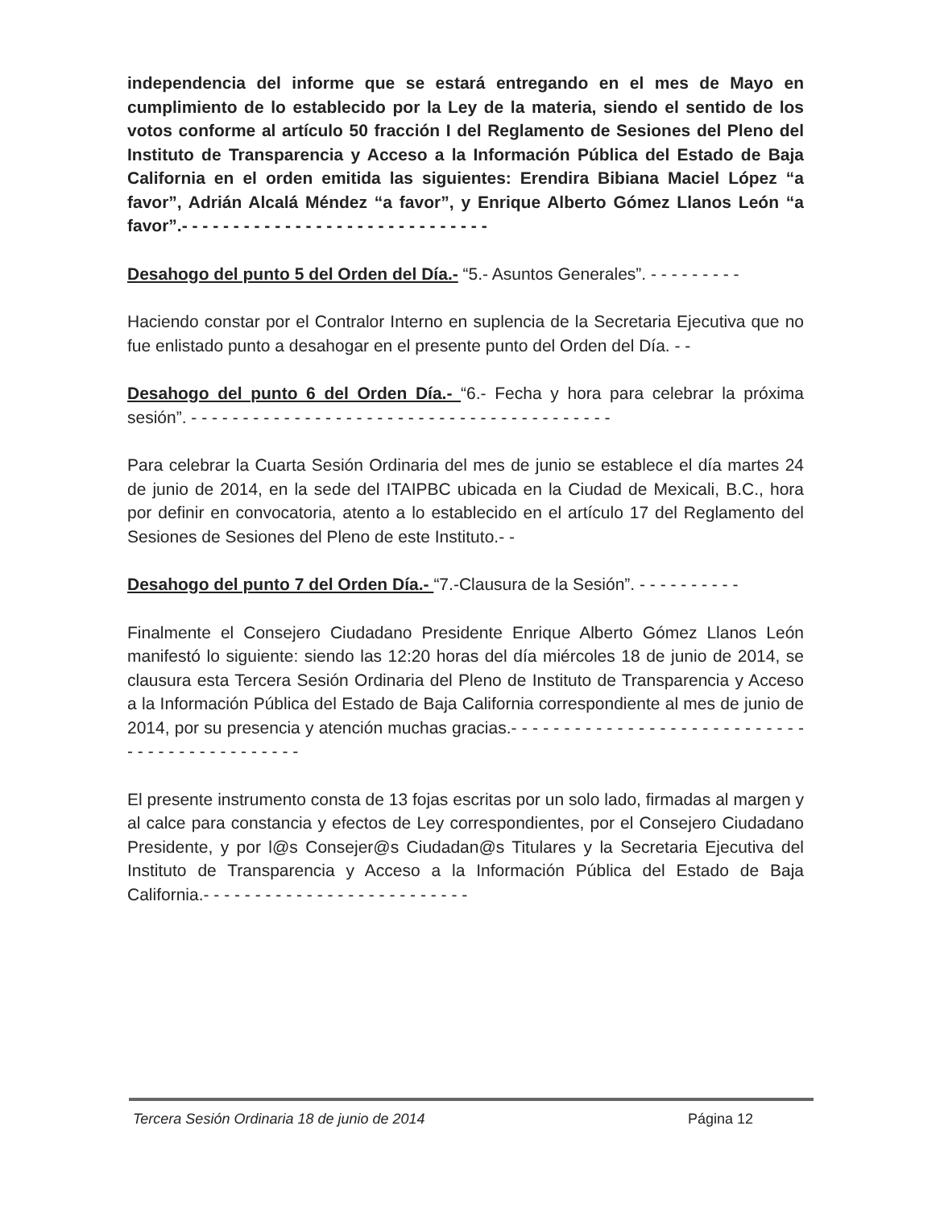independencia del informe que se estará entregando en el mes de Mayo en cumplimiento de lo establecido por la Ley de la materia, siendo el sentido de los votos conforme al artículo 50 fracción I del Reglamento de Sesiones del Pleno del Instituto de Transparencia y Acceso a la Información Pública del Estado de Baja California en el orden emitida las siguientes: Erendira Bibiana Maciel López “a favor”, Adrián Alcalá Méndez “a favor”, y Enrique Alberto Gómez Llanos León “a favor”.- - - - - - - - - - - - - - - - - - - - - - - - - - - - - -
Desahogo del punto 5 del Orden del Día.- “5.- Asuntos Generales”. - - - - - - - - -
Haciendo constar por el Contralor Interno en suplencia de la Secretaria Ejecutiva que no fue enlistado punto a desahogar en el presente punto del Orden del Día. - -
Desahogo del punto 6 del Orden Día.- “6.- Fecha y hora para celebrar la próxima sesión”. - - - - - - - - - - - - - - - - - - - - - - - - - - - - - - - - - - - - - - - - -
Para celebrar la Cuarta Sesión Ordinaria del mes de junio se establece el día martes 24 de junio de 2014, en la sede del ITAIPBC ubicada en la Ciudad de Mexicali, B.C., hora por definir en convocatoria, atento a lo establecido en el artículo 17 del Reglamento del Sesiones de Sesiones del Pleno de este Instituto.- -
Desahogo del punto 7 del Orden Día.- “7.-Clausura de la Sesión”. - - - - - - - - - -
Finalmente el Consejero Ciudadano Presidente Enrique Alberto Gómez Llanos León manifestó lo siguiente: siendo las 12:20 horas del día miércoles 18 de junio de 2014, se clausura esta Tercera Sesión Ordinaria del Pleno de Instituto de Transparencia y Acceso a la Información Pública del Estado de Baja California correspondiente al mes de junio de 2014, por su presencia y atención muchas gracias.- - - - - - - - - - - - - - - - - - - - - - - - - - - - - - - - - - - - - - - - - - - - -
El presente instrumento consta de 13 fojas escritas por un solo lado, firmadas al margen y al calce para constancia y efectos de Ley correspondientes, por el Consejero Ciudadano Presidente, y por l@s Consejer@s Ciudadan@s Titulares y la Secretaria Ejecutiva del Instituto de Transparencia y Acceso a la Información Pública del Estado de Baja California.- - - - - - - - - - - - - - - - - - - - - - - - - -
Tercera Sesión Ordinaria 18 de junio de 2014 Página 12